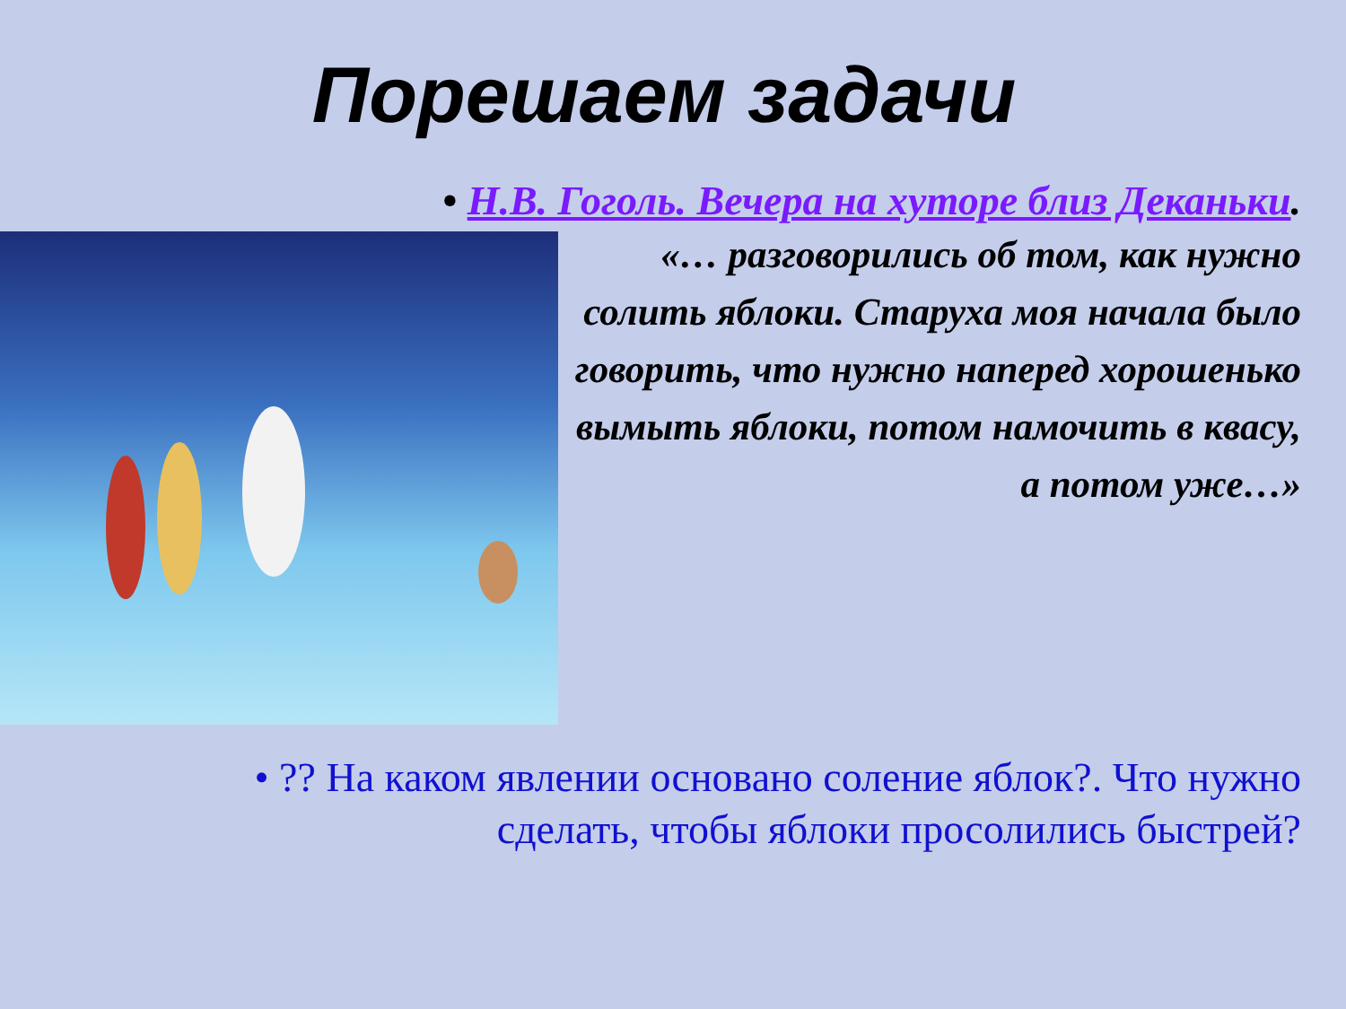Порешаем задачи
• Н.В. Гоголь. Вечера на хуторе близ Деканьки.
«… разговорились об том, как нужно солить яблоки. Старуха моя начала было говорить, что нужно наперед хорошенько вымыть яблоки, потом намочить в квасу, а потом уже…»
• ?? На каком явлении основано соление яблок?. Что нужно сделать, чтобы яблоки просолились быстрей?